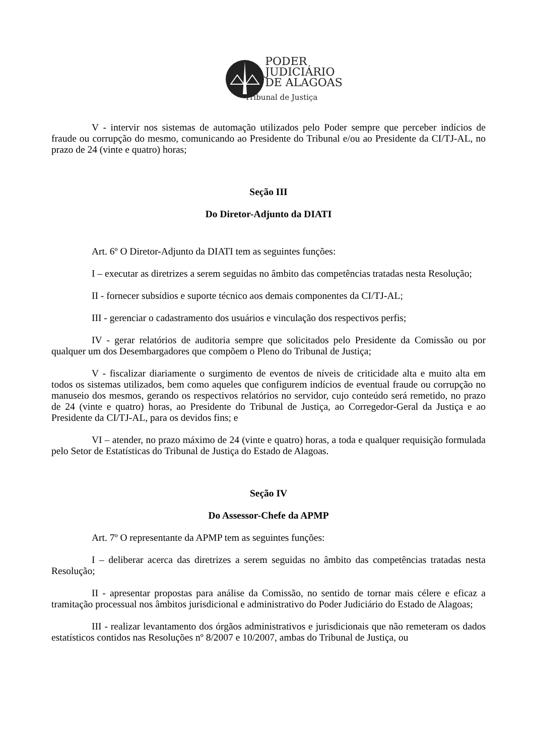PODER
JUDICIÁRIO
DE ALAGOAS
Tribunal de Justiça
V - intervir nos sistemas de automação utilizados pelo Poder sempre que perceber indícios de fraude ou corrupção do mesmo, comunicando ao Presidente do Tribunal e/ou ao Presidente da CI/TJ-AL, no prazo de 24 (vinte e quatro) horas;
Seção III
Do Diretor-Adjunto da DIATI
Art. 6º O Diretor-Adjunto da DIATI tem as seguintes funções:
I – executar as diretrizes a serem seguidas no âmbito das competências tratadas nesta Resolução;
II - fornecer subsídios e suporte técnico aos demais componentes da CI/TJ-AL;
III - gerenciar o cadastramento dos usuários e vinculação dos respectivos perfis;
IV - gerar relatórios de auditoria sempre que solicitados pelo Presidente da Comissão ou por qualquer um dos Desembargadores que compõem o Pleno do Tribunal de Justiça;
V - fiscalizar diariamente o surgimento de eventos de níveis de criticidade alta e muito alta em todos os sistemas utilizados, bem como aqueles que configurem indícios de eventual fraude ou corrupção no manuseio dos mesmos, gerando os respectivos relatórios no servidor, cujo conteúdo será remetido, no prazo de 24 (vinte e quatro) horas, ao Presidente do Tribunal de Justiça, ao Corregedor-Geral da Justiça e ao Presidente da CI/TJ-AL, para os devidos fins; e
VI – atender, no prazo máximo de 24 (vinte e quatro) horas, a toda e qualquer requisição formulada pelo Setor de Estatísticas do Tribunal de Justiça do Estado de Alagoas.
Seção IV
Do Assessor-Chefe da APMP
Art. 7º O representante da APMP tem as seguintes funções:
I – deliberar acerca das diretrizes a serem seguidas no âmbito das competências tratadas nesta Resolução;
II - apresentar propostas para análise da Comissão, no sentido de tornar mais célere e eficaz a tramitação processual nos âmbitos jurisdicional e administrativo do Poder Judiciário do Estado de Alagoas;
III - realizar levantamento dos órgãos administrativos e jurisdicionais que não remeteram os dados estatísticos contidos nas Resoluções nº 8/2007 e 10/2007, ambas do Tribunal de Justiça, ou